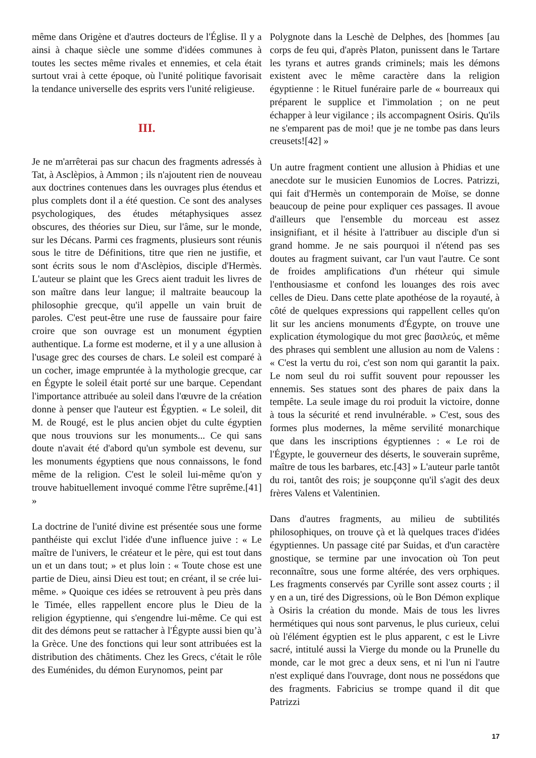même dans Origène et d'autres docteurs de l'Église. Il y a ainsi à chaque siècle une somme d'idées communes à toutes les sectes même rivales et ennemies, et cela était surtout vrai à cette époque, où l'unité politique favorisait la tendance universelle des esprits vers l'unité religieuse.
III.
Je ne m'arrêterai pas sur chacun des fragments adressés à Tat, à Asclèpios, à Ammon ; ils n'ajoutent rien de nouveau aux doctrines contenues dans les ouvrages plus étendus et plus complets dont il a été question. Ce sont des analyses psychologiques, des études métaphysiques assez obscures, des théories sur Dieu, sur l'âme, sur le monde, sur les Décans. Parmi ces fragments, plusieurs sont réunis sous le titre de Définitions, titre que rien ne justifie, et sont écrits sous le nom d'Asclèpios, disciple d'Hermès. L'auteur se plaint que les Grecs aient traduit les livres de son maître dans leur langue; il maltraite beaucoup la philosophie grecque, qu'il appelle un vain bruit de paroles. C'est peut-être une ruse de faussaire pour faire croire que son ouvrage est un monument égyptien authentique. La forme est moderne, et il y a une allusion à l'usage grec des courses de chars. Le soleil est comparé à un cocher, image empruntée à la mythologie grecque, car en Égypte le soleil était porté sur une barque. Cependant l'importance attribuée au soleil dans l'œuvre de la création donne à penser que l'auteur est Égyptien. « Le soleil, dit M. de Rougé, est le plus ancien objet du culte égyptien que nous trouvions sur les monuments... Ce qui sans doute n'avait été d'abord qu'un symbole est devenu, sur les monuments égyptiens que nous connaissons, le fond même de la religion. C'est le soleil lui-même qu'on y trouve habituellement invoqué comme l'être suprême.[41] »
La doctrine de l'unité divine est présentée sous une forme panthéiste qui exclut l'idée d'une influence juive : « Le maître de l'univers, le créateur et le père, qui est tout dans un et un dans tout; » et plus loin : « Toute chose est une partie de Dieu, ainsi Dieu est tout; en créant, il se crée lui-même. » Quoique ces idées se retrouvent à peu près dans le Timée, elles rappellent encore plus le Dieu de la religion égyptienne, qui s'engendre lui-même. Ce qui est dit des démons peut se rattacher à l'Égypte aussi bien qu’à la Grèce. Une des fonctions qui leur sont attribuées est la distribution des châtiments. Chez les Grecs, c'était le rôle des Euménides, du démon Eurynomos, peint par
Polygnote dans la Leschè de Delphes, des [hommes [au corps de feu qui, d'après Platon, punissent dans le Tartare les tyrans et autres grands criminels; mais les démons existent avec le même caractère dans la religion égyptienne : le Rituel funéraire parle de « bourreaux qui préparent le supplice et l'immolation ; on ne peut échapper à leur vigilance ; ils accompagnent Osiris. Qu'ils ne s'emparent pas de moi! que je ne tombe pas dans leurs creusets![42] »
Un autre fragment contient une allusion à Phidias et une anecdote sur le musicien Eunomios de Locres. Patrizzi, qui fait d'Hermès un contemporain de Moïse, se donne beaucoup de peine pour expliquer ces passages. Il avoue d'ailleurs que l'ensemble du morceau est assez insignifiant, et il hésite à l'attribuer au disciple d'un si grand homme. Je ne sais pourquoi il n'étend pas ses doutes au fragment suivant, car l'un vaut l'autre. Ce sont de froides amplifications d'un rhéteur qui simule l'enthousiasme et confond les louanges des rois avec celles de Dieu. Dans cette plate apothéose de la royauté, à côté de quelques expressions qui rappellent celles qu'on lit sur les anciens monuments d'Égypte, on trouve une explication étymologique du mot grec βασιλεύς, et même des phrases qui semblent une allusion au nom de Valens : « C'est la vertu du roi, c'est son nom qui garantit la paix. Le nom seul du roi suffit souvent pour repousser les ennemis. Ses statues sont des phares de paix dans la tempête. La seule image du roi produit la victoire, donne à tous la sécurité et rend invulnérable. » C'est, sous des formes plus modernes, la même servilité monarchique que dans les inscriptions égyptiennes : « Le roi de l'Égypte, le gouverneur des déserts, le souverain suprême, maître de tous les barbares, etc.[43] » L'auteur parle tantôt du roi, tantôt des rois; je soupçonne qu'il s'agit des deux frères Valens et Valentinien.
Dans d'autres fragments, au milieu de subtilités philosophiques, on trouve çà et là quelques traces d'idées égyptiennes. Un passage cité par Suidas, et d'un caractère gnostique, se termine par une invocation où Ton peut reconnaître, sous une forme altérée, des vers orphiques. Les fragments conservés par Cyrille sont assez courts ; il y en a un, tiré des Digressions, où le Bon Démon explique à Osiris la création du monde. Mais de tous les livres hermétiques qui nous sont parvenus, le plus curieux, celui où l'élément égyptien est le plus apparent, c est le Livre sacré, intitulé aussi la Vierge du monde ou la Prunelle du monde, car le mot grec a deux sens, et ni l'un ni l'autre n'est expliqué dans l'ouvrage, dont nous ne possédons que des fragments. Fabricius se trompe quand il dit que Patrizzi
17